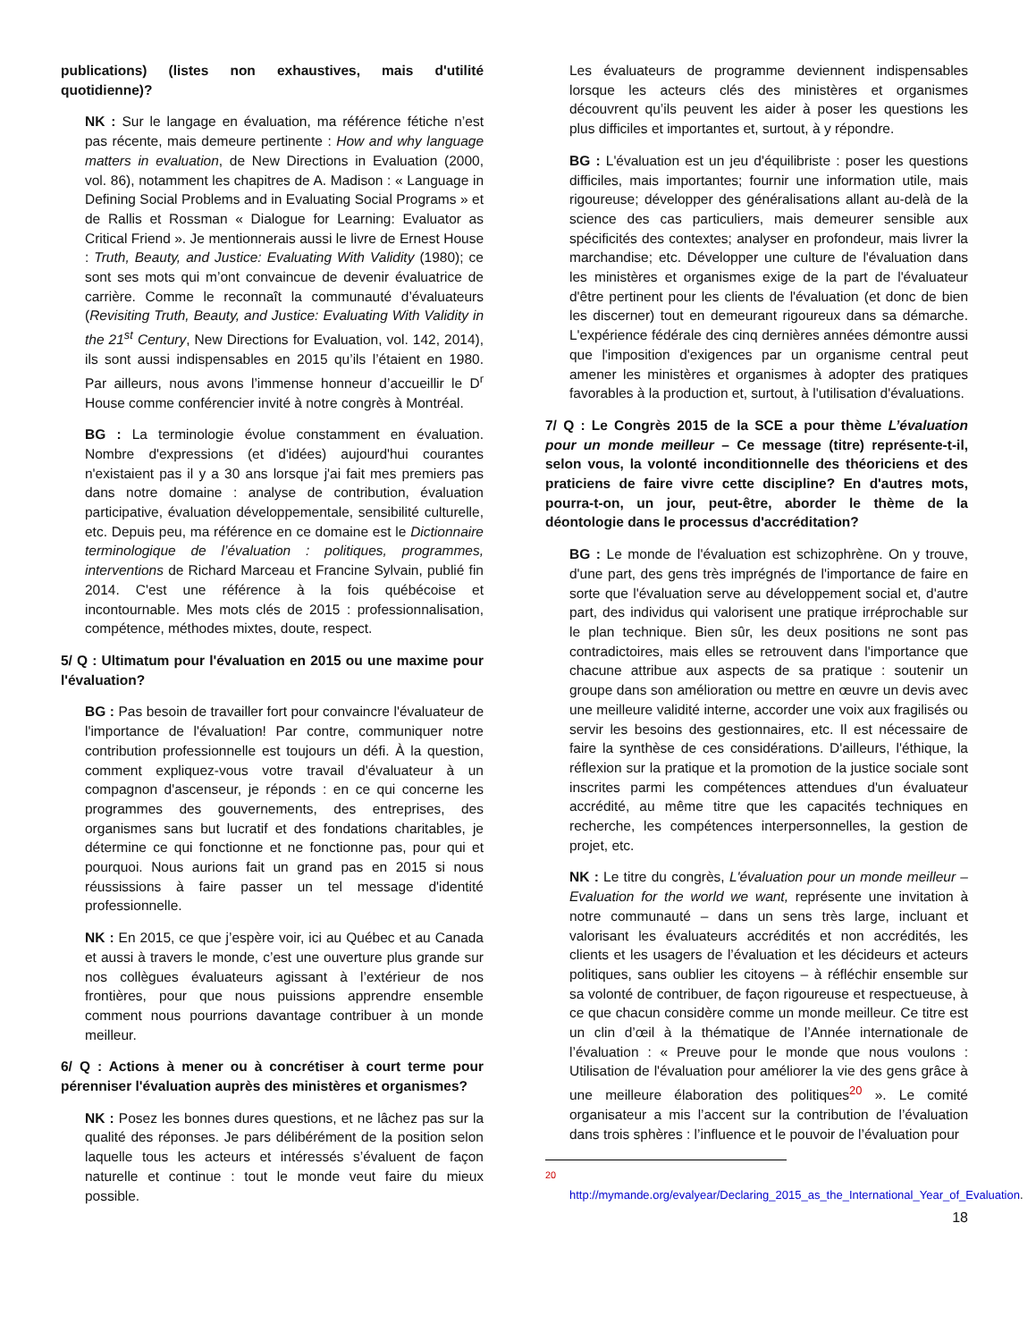publications) (listes non exhaustives, mais d'utilité quotidienne)?
NK : Sur le langage en évaluation, ma référence fétiche n’est pas récente, mais demeure pertinente : How and why language matters in evaluation, de New Directions in Evaluation (2000, vol. 86), notamment les chapitres de A. Madison : « Language in Defining Social Problems and in Evaluating Social Programs » et de Rallis et Rossman « Dialogue for Learning: Evaluator as Critical Friend ». Je mentionnerais aussi le livre de Ernest House : Truth, Beauty, and Justice: Evaluating With Validity (1980); ce sont ses mots qui m’ont convaincue de devenir évaluatrice de carrière. Comme le reconnaît la communauté d’évaluateurs (Revisiting Truth, Beauty, and Justice: Evaluating With Validity in the 21<sup>st</sup> Century, New Directions for Evaluation, vol. 142, 2014), ils sont aussi indispensables en 2015 qu’ils l’étaient en 1980. Par ailleurs, nous avons l’immense honneur d’accueillir le D<sup>r</sup> House comme conférencier invité à notre congrès à Montréal.
BG : La terminologie évolue constamment en évaluation. Nombre d'expressions (et d'idées) aujourd'hui courantes n'existaient pas il y a 30 ans lorsque j'ai fait mes premiers pas dans notre domaine : analyse de contribution, évaluation participative, évaluation développementale, sensibilité culturelle, etc. Depuis peu, ma référence en ce domaine est le Dictionnaire terminologique de l’évaluation : politiques, programmes, interventions de Richard Marceau et Francine Sylvain, publié fin 2014. C'est une référence à la fois québécoise et incontournable. Mes mots clés de 2015 : professionnalisation, compétence, méthodes mixtes, doute, respect.
5/ Q : Ultimatum pour l'évaluation en 2015 ou une maxime pour l'évaluation?
BG : Pas besoin de travailler fort pour convaincre l'évaluateur de l'importance de l'évaluation! Par contre, communiquer notre contribution professionnelle est toujours un défi. À la question, comment expliquez-vous votre travail d'évaluateur à un compagnon d'ascenseur, je réponds : en ce qui concerne les programmes des gouvernements, des entreprises, des organismes sans but lucratif et des fondations charitables, je détermine ce qui fonctionne et ne fonctionne pas, pour qui et pourquoi. Nous aurions fait un grand pas en 2015 si nous réussissions à faire passer un tel message d'identité professionnelle.
NK : En 2015, ce que j’espère voir, ici au Québec et au Canada et aussi à travers le monde, c’est une ouverture plus grande sur nos collègues évaluateurs agissant à l’extérieur de nos frontières, pour que nous puissions apprendre ensemble comment nous pourrions davantage contribuer à un monde meilleur.
6/ Q : Actions à mener ou à concrétiser à court terme pour pérenniser l'évaluation auprès des ministères et organismes?
NK : Posez les bonnes dures questions, et ne lâchez pas sur la qualité des réponses. Je pars délibérément de la position selon laquelle tous les acteurs et intéressés s’évaluent de façon naturelle et continue : tout le monde veut faire du mieux possible.
Les évaluateurs de programme deviennent indispensables lorsque les acteurs clés des ministères et organismes découvrent qu’ils peuvent les aider à poser les questions les plus difficiles et importantes et, surtout, à y répondre.
BG : L'évaluation est un jeu d'équilibriste : poser les questions difficiles, mais importantes; fournir une information utile, mais rigoureuse; développer des généralisations allant au-delà de la science des cas particuliers, mais demeurer sensible aux spécificités des contextes; analyser en profondeur, mais livrer la marchandise; etc. Développer une culture de l'évaluation dans les ministères et organismes exige de la part de l'évaluateur d'être pertinent pour les clients de l'évaluation (et donc de bien les discerner) tout en demeurant rigoureux dans sa démarche. L'expérience fédérale des cinq dernières années démontre aussi que l'imposition d'exigences par un organisme central peut amener les ministères et organismes à adopter des pratiques favorables à la production et, surtout, à l'utilisation d'évaluations.
7/ Q : Le Congrès 2015 de la SCE a pour thème L’évaluation pour un monde meilleur – Ce message (titre) représente-t-il, selon vous, la volonté inconditionnelle des théoriciens et des praticiens de faire vivre cette discipline? En d'autres mots, pourra-t-on, un jour, peut-être, aborder le thème de la déontologie dans le processus d'accréditation?
BG : Le monde de l'évaluation est schizophrène. On y trouve, d'une part, des gens très imprégnés de l'importance de faire en sorte que l'évaluation serve au développement social et, d'autre part, des individus qui valorisent une pratique irréprochable sur le plan technique. Bien sûr, les deux positions ne sont pas contradictoires, mais elles se retrouvent dans l'importance que chacune attribue aux aspects de sa pratique : soutenir un groupe dans son amélioration ou mettre en œuvre un devis avec une meilleure validité interne, accorder une voix aux fragilisés ou servir les besoins des gestionnaires, etc. Il est nécessaire de faire la synthèse de ces considérations. D'ailleurs, l'éthique, la réflexion sur la pratique et la promotion de la justice sociale sont inscrites parmi les compétences attendues d'un évaluateur accrédité, au même titre que les capacités techniques en recherche, les compétences interpersonnelles, la gestion de projet, etc.
NK : Le titre du congrès, L'évaluation pour un monde meilleur – Evaluation for the world we want, représente une invitation à notre communauté – dans un sens très large, incluant et valorisant les évaluateurs accrédités et non accrédités, les clients et les usagers de l’évaluation et les décideurs et acteurs politiques, sans oublier les citoyens – à réfléchir ensemble sur sa volonté de contribuer, de façon rigoureuse et respectueuse, à ce que chacun considère comme un monde meilleur. Ce titre est un clin d’œil à la thématique de l’Année internationale de l’évaluation : « Preuve pour le monde que nous voulons : Utilisation de l'évaluation pour améliorer la vie des gens grâce à une meilleure élaboration des politiques<sup>20</sup> ». Le comité organisateur a mis l’accent sur la contribution de l’évaluation dans trois sphères : l’influence et le pouvoir de l’évaluation pour
<sup>20</sup>
http://mymande.org/evalyear/Declaring_2015_as_the_International_Year_of_Evaluation.
18